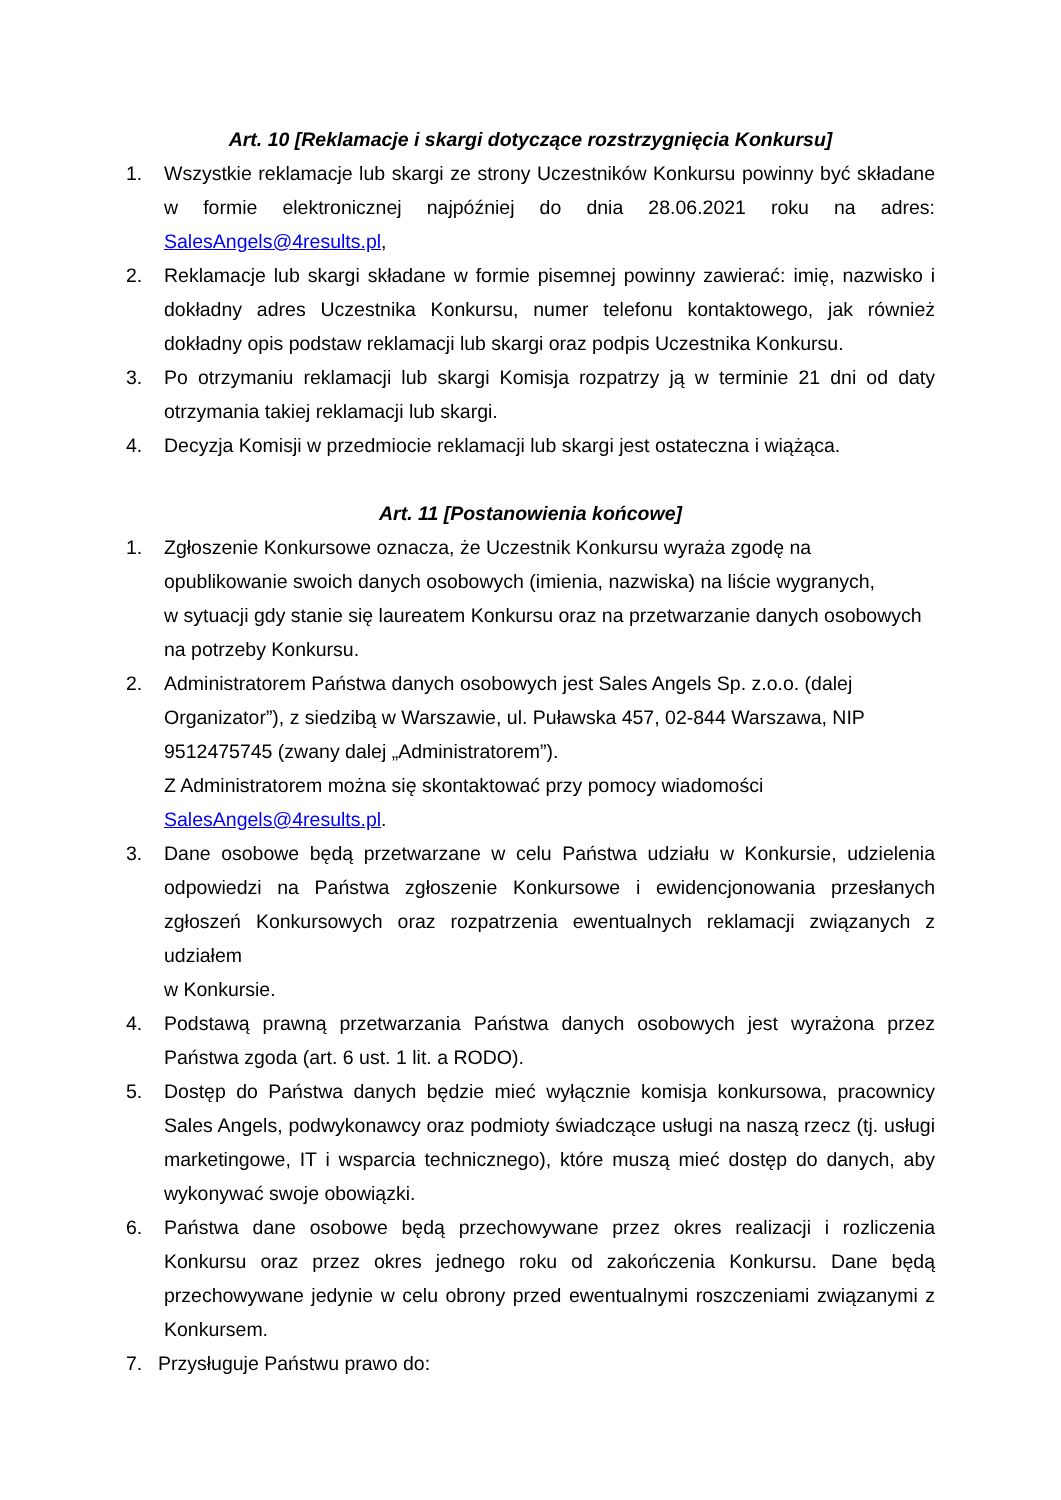Art. 10 [Reklamacje i skargi dotyczące rozstrzygnięcia Konkursu]
1. Wszystkie reklamacje lub skargi ze strony Uczestników Konkursu powinny być składane w formie elektronicznej najpóźniej do dnia 28.06.2021 roku na adres: SalesAngels@4results.pl,
2. Reklamacje lub skargi składane w formie pisemnej powinny zawierać: imię, nazwisko i dokładny adres Uczestnika Konkursu, numer telefonu kontaktowego, jak również dokładny opis podstaw reklamacji lub skargi oraz podpis Uczestnika Konkursu.
3. Po otrzymaniu reklamacji lub skargi Komisja rozpatrzy ją w terminie 21 dni od daty otrzymania takiej reklamacji lub skargi.
4. Decyzja Komisji w przedmiocie reklamacji lub skargi jest ostateczna i wiążąca.
Art. 11 [Postanowienia końcowe]
1. Zgłoszenie Konkursowe oznacza, że Uczestnik Konkursu wyraża zgodę na
opublikowanie swoich danych osobowych (imienia, nazwiska) na liście wygranych,
w sytuacji gdy stanie się laureatem Konkursu oraz na przetwarzanie danych osobowych
na potrzeby Konkursu.
2. Administratorem Państwa danych osobowych jest Sales Angels Sp. z.o.o. (dalej
Organizator”), z siedzibą w Warszawie, ul. Puławska 457, 02-844 Warszawa, NIP
9512475745 (zwany dalej „Administratorem”).
Z Administratorem można się skontaktować przy pomocy wiadomości
SalesAngels@4results.pl.
3. Dane osobowe będą przetwarzane w celu Państwa udziału w Konkursie, udzielenia odpowiedzi na Państwa zgłoszenie Konkursowe i ewidencjonowania przesłanych zgłoszeń Konkursowych oraz rozpatrzenia ewentualnych reklamacji związanych z udziałem
w Konkursie.
4. Podstawą prawną przetwarzania Państwa danych osobowych jest wyrażona przez Państwa zgoda (art. 6 ust. 1 lit. a RODO).
5. Dostęp do Państwa danych będzie mieć wyłącznie komisja konkursowa, pracownicy Sales Angels, podwykonawcy oraz podmioty świadczące usługi na naszą rzecz (tj. usługi marketingowe, IT i wsparcia technicznego), które muszą mieć dostęp do danych, aby wykonywać swoje obowiązki.
6. Państwa dane osobowe będą przechowywane przez okres realizacji i rozliczenia Konkursu oraz przez okres jednego roku od zakończenia Konkursu. Dane będą przechowywane jedynie w celu obrony przed ewentualnymi roszczeniami związanymi z Konkursem.
7. Przysługuje Państwu prawo do: